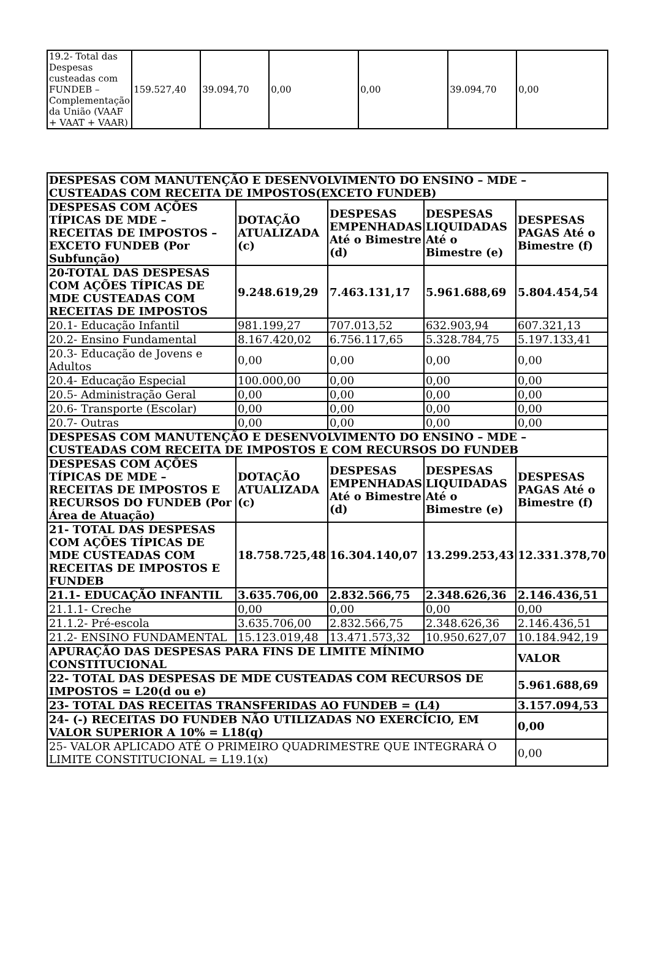| 19.2- Total das Despesas custeadas com FUNDEB – Complementação da União (VAAF + VAAT + VAAR) | 159.527,40 | 39.094,70 | 0,00 | 0,00 | 39.094,70 | 0,00 |
| DESPESAS COM MANUTENÇÃO E DESENVOLVIMENTO DO ENSINO – MDE – CUSTEADAS COM RECEITA DE IMPOSTOS(EXCETO FUNDEB) | | | | |
| --- | --- | --- | --- | --- |
| DESPESAS COM AÇÕES TÍPICAS DE MDE – RECEITAS DE IMPOSTOS – EXCETO FUNDEB (Por Subfunção) | DOTAÇÃO ATUALIZADA (c) | DESPESAS EMPENHADAS Até o Bimestre (d) | DESPESAS LIQUIDADAS Até o Bimestre (e) | DESPESAS PAGAS Até o Bimestre (f) |
| 20-TOTAL DAS DESPESAS COM AÇÕES TÍPICAS DE MDE CUSTEADAS COM RECEITAS DE IMPOSTOS | 9.248.619,29 | 7.463.131,17 | 5.961.688,69 | 5.804.454,54 |
| 20.1- Educação Infantil | 981.199,27 | 707.013,52 | 632.903,94 | 607.321,13 |
| 20.2- Ensino Fundamental | 8.167.420,02 | 6.756.117,65 | 5.328.784,75 | 5.197.133,41 |
| 20.3- Educação de Jovens e Adultos | 0,00 | 0,00 | 0,00 | 0,00 |
| 20.4- Educação Especial | 100.000,00 | 0,00 | 0,00 | 0,00 |
| 20.5- Administração Geral | 0,00 | 0,00 | 0,00 | 0,00 |
| 20.6- Transporte (Escolar) | 0,00 | 0,00 | 0,00 | 0,00 |
| 20.7- Outras | 0,00 | 0,00 | 0,00 | 0,00 |
| DESPESAS COM MANUTENÇÃO E DESENVOLVIMENTO DO ENSINO – MDE – CUSTEADAS COM RECEITA DE IMPOSTOS E COM RECURSOS DO FUNDEB | | | | |
| DESPESAS COM AÇÕES TÍPICAS DE MDE – RECEITAS DE IMPOSTOS E RECURSOS DO FUNDEB (Por Área de Atuação) | DOTAÇÃO ATUALIZADA (c) | DESPESAS EMPENHADAS Até o Bimestre (d) | DESPESAS LIQUIDADAS Até o Bimestre (e) | DESPESAS PAGAS Até o Bimestre (f) |
| 21- TOTAL DAS DESPESAS COM AÇÕES TÍPICAS DE MDE CUSTEADAS COM RECEITAS DE IMPOSTOS E FUNDEB | 18.758.725,48 | 16.304.140,07 | 13.299.253,43 | 12.331.378,70 |
| 21.1- EDUCAÇÃO INFANTIL | 3.635.706,00 | 2.832.566,75 | 2.348.626,36 | 2.146.436,51 |
| 21.1.1- Creche | 0,00 | 0,00 | 0,00 | 0,00 |
| 21.1.2- Pré-escola | 3.635.706,00 | 2.832.566,75 | 2.348.626,36 | 2.146.436,51 |
| 21.2- ENSINO FUNDAMENTAL | 15.123.019,48 | 13.471.573,32 | 10.950.627,07 | 10.184.942,19 |
| APURAÇÃO DAS DESPESAS PARA FINS DE LIMITE MÍNIMO CONSTITUCIONAL | | | | VALOR |
| 22- TOTAL DAS DESPESAS DE MDE CUSTEADAS COM RECURSOS DE IMPOSTOS = L20(d ou e) | | | | 5.961.688,69 |
| 23- TOTAL DAS RECEITAS TRANSFERIDAS AO FUNDEB = (L4) | | | | 3.157.094,53 |
| 24- (-) RECEITAS DO FUNDEB NÃO UTILIZADAS NO EXERCÍCIO, EM VALOR SUPERIOR A 10% = L18(q) | | | | 0,00 |
| 25- VALOR APLICADO ATÉ O PRIMEIRO QUADRIMESTRE QUE INTEGRARÁ O LIMITE CONSTITUCIONAL = L19.1(x) | | | | 0,00 |